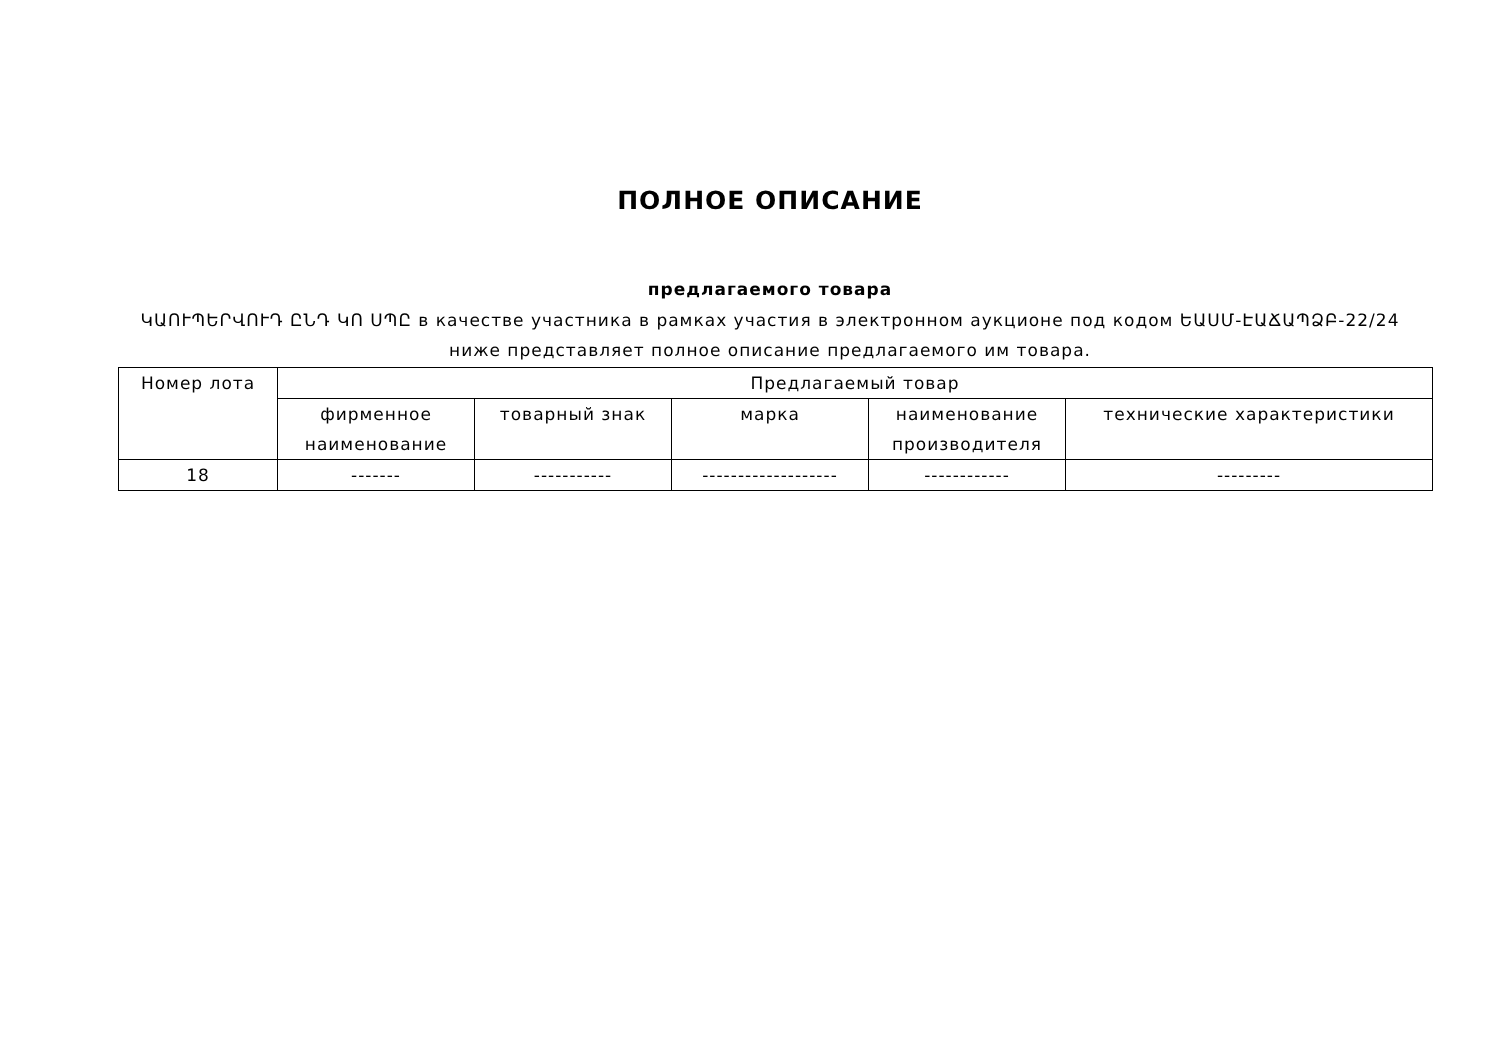ПОЛНОЕ ОПИСАНИЕ
предлагаемого товара
ԿԱՈՒՊԵՐՎՈՒԴ ԸՆԴ ԿՈ ՍՊԸ в качестве участника в рамках участия в электронном аукционе под кодом ԵԱՍՄ-ԷԱՃԱՊՁԲ-22/24 ниже представляет полное описание предлагаемого им товара.
| Номер лота | Предлагаемый товар | | | | |
| --- | --- | --- | --- | --- | --- |
| | фирменное наименование | товарный знак | марка | наименование производителя | технические характеристики |
| 18 | ------- | ----------- | ------------------- | ------------ | --------- |